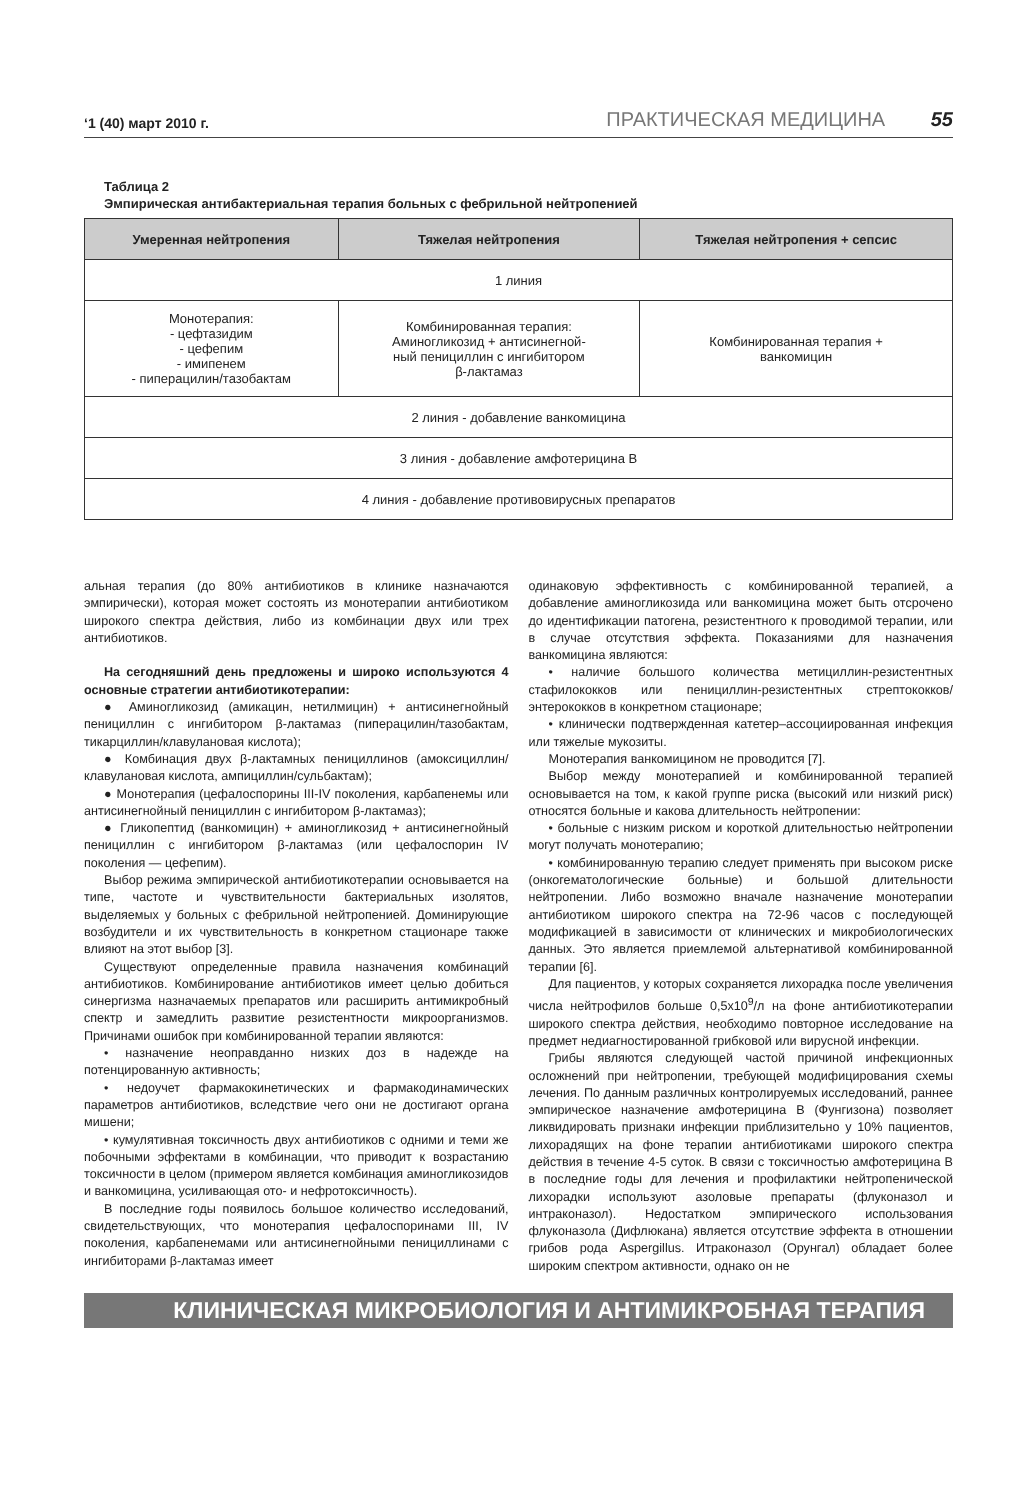‘1 (40) март 2010 г. ПРАКТИЧЕСКАЯ МЕДИЦИНА 55
Таблица 2
Эмпирическая антибактериальная терапия больных с фебрильной нейтропенией
| Умеренная нейтропения | Тяжелая нейтропения | Тяжелая нейтропения + сепсис |
| --- | --- | --- |
| 1 линия | | |
| Монотерапия: - цефтазидим - цефепим - имипенем - пиперацилин/тазобактам | Комбинированная терапия: Аминогликозид + антисинегной- ный пенициллин с ингибитором β-лактамаз | Комбинированная терапия + ванкомицин |
| 2 линия - добавление ванкомицина | | |
| 3 линия - добавление амфотерицина В | | |
| 4 линия - добавление противовирусных препаратов | | |
альная терапия (до 80% антибиотиков в клинике назначаются эмпирически), которая может состоять из монотерапии антибиотиком широкого спектра действия, либо из комбинации двух или трех антибиотиков.
На сегодняшний день предложены и широко используются 4 основные стратегии антибиотикотерапии:
● Аминогликозид (амикацин, нетилмицин) + антисинегнойный пенициллин с ингибитором β-лактамаз (пиперацилин/тазобактам, тикарциллин/клавулановая кислота);
● Комбинация двух β-лактамных пенициллинов (амоксициллин/клавулановая кислота, ампициллин/сульбактам);
● Монотерапия (цефалоспорины III-IV поколения, карбапенемы или антисинегнойный пенициллин с ингибитором β-лактамаз);
● Гликопептид (ванкомицин) + аминогликозид + антисинегнойный пенициллин с ингибитором β-лактамаз (или цефалоспорин IV поколения — цефепим).
Выбор режима эмпирической антибиотикотерапии основывается на типе, частоте и чувствительности бактериальных изолятов, выделяемых у больных с фебрильной нейтропенией. Доминирующие возбудители и их чувствительность в конкретном стационаре также влияют на этот выбор [3].
Существуют определенные правила назначения комбинаций антибиотиков. Комбинирование антибиотиков имеет целью добиться синергизма назначаемых препаратов или расширить антимикробный спектр и замедлить развитие резистентности микроорганизмов. Причинами ошибок при комбинированной терапии являются:
• назначение неоправданно низких доз в надежде на потенцированную активность;
• недоучет фармакокинетических и фармакодинамических параметров антибиотиков, вследствие чего они не достигают органа мишени;
• кумулятивная токсичность двух антибиотиков с одними и теми же побочными эффектами в комбинации, что приводит к возрастанию токсичности в целом (примером является комбинация аминогликозидов и ванкомицина, усиливающая ото- и нефротоксичность).
В последние годы появилось большое количество исследований, свидетельствующих, что монотерапия цефалоспоринами III, IV поколения, карбапенемами или антисинегнойными пенициллинами с ингибиторами β-лактамаз имеет
одинаковую эффективность с комбинированной терапией, а добавление аминогликозида или ванкомицина может быть отсрочено до идентификации патогена, резистентного к проводимой терапии, или в случае отсутствия эффекта. Показаниями для назначения ванкомицина являются:
• наличие большого количества метициллин-резистентных стафилококков или пенициллин-резистентных стрептококков/энтерококков в конкретном стационаре;
• клинически подтвержденная катетер–ассоциированная инфекция или тяжелые мукозиты.
Монотерапия ванкомицином не проводится [7].
Выбор между монотерапией и комбинированной терапией основывается на том, к какой группе риска (высокий или низкий риск) относятся больные и какова длительность нейтропении:
• больные с низким риском и короткой длительностью нейтропении могут получать монотерапию;
• комбинированную терапию следует применять при высоком риске (онкогематологические больные) и большой длительности нейтропении. Либо возможно вначале назначение монотерапии антибиотиком широкого спектра на 72-96 часов с последующей модификацией в зависимости от клинических и микробиологических данных. Это является приемлемой альтернативой комбинированной терапии [6].
Для пациентов, у которых сохраняется лихорадка после увеличения числа нейтрофилов больше 0,5х10<sup>9</sup>/л на фоне антибиотикотерапии широкого спектра действия, необходимо повторное исследование на предмет недиагностированной грибковой или вирусной инфекции.
Грибы являются следующей частой причиной инфекционных осложнений при нейтропении, требующей модифицирования схемы лечения. По данным различных контролируемых исследований, раннее эмпирическое назначение амфотерицина В (Фунгизона) позволяет ликвидировать признаки инфекции приблизительно у 10% пациентов, лихорадящих на фоне терапии антибиотиками широкого спектра действия в течение 4-5 суток. В связи с токсичностью амфотерицина В в последние годы для лечения и профилактики нейтропенической лихорадки используют азоловые препараты (флуконазол и интраконазол). Недостатком эмпирического использования флуконазола (Дифлюкана) является отсутствие эффекта в отношении грибов рода Aspergillus. Итраконазол (Орунгал) обладает более широким спектром активности, однако он не
КЛИНИЧЕСКАЯ МИКРОБИОЛОГИЯ И АНТИМИКРОБНАЯ ТЕРАПИЯ